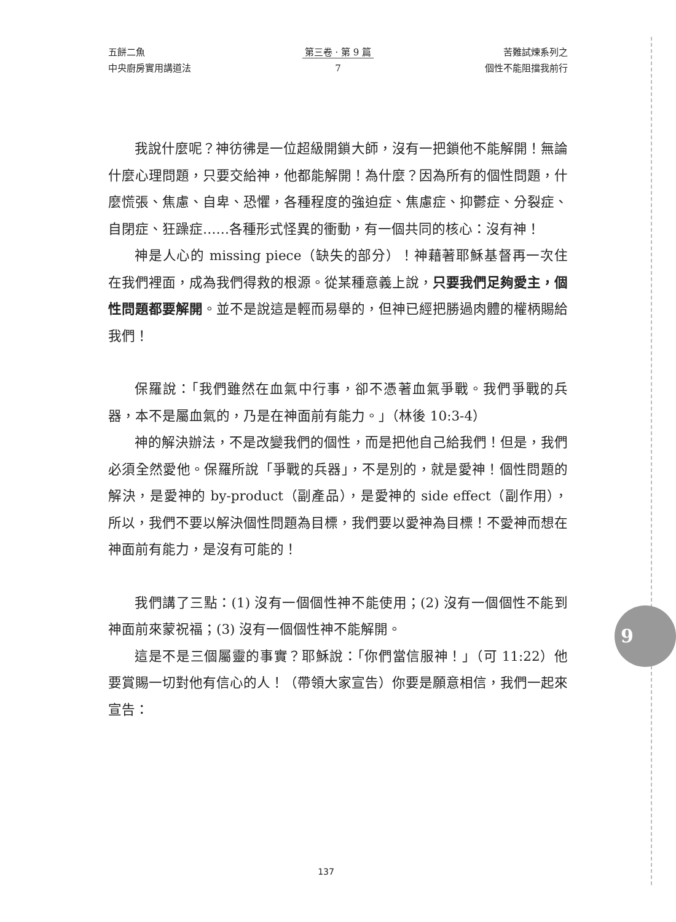五餅二魚
中央廚房實用講道法
第三卷 · 第 9 篇
7
苦難試煉系列之
個性不能阻擋我前行
我說什麼呢？神彷彿是一位超級開鎖大師，沒有一把鎖他不能解開！無論什麼心理問題，只要交給神，他都能解開！為什麼？因為所有的個性問題，什麼慌張、焦慮、自卑、恐懼，各種程度的強迫症、焦慮症、抑鬱症、分裂症、自閉症、狂躁症……各種形式怪異的衝動，有一個共同的核心：沒有神！
神是人心的 missing piece（缺失的部分）！神藉著耶穌基督再一次住在我們裡面，成為我們得救的根源。從某種意義上說，只要我們足夠愛主，個性問題都要解開。並不是說這是輕而易舉的，但神已經把勝過肉體的權柄賜給我們！
保羅說：「我們雖然在血氣中行事，卻不憑著血氣爭戰。我們爭戰的兵器，本不是屬血氣的，乃是在神面前有能力。」（林後 10:3-4）
神的解決辦法，不是改變我們的個性，而是把他自己給我們！但是，我們必須全然愛他。保羅所說「爭戰的兵器」，不是別的，就是愛神！個性問題的解決，是愛神的 by-product（副產品），是愛神的 side effect（副作用），所以，我們不要以解決個性問題為目標，我們要以愛神為目標！不愛神而想在神面前有能力，是沒有可能的！
我們講了三點：(1) 沒有一個個性神不能使用；(2) 沒有一個個性不能到神面前來蒙祝福；(3) 沒有一個個性神不能解開。
這是不是三個屬靈的事實？耶穌說：「你們當信服神！」（可 11:22）他要賞賜一切對他有信心的人！（帶領大家宣告）你要是願意相信，我們一起來宣告：
9
137